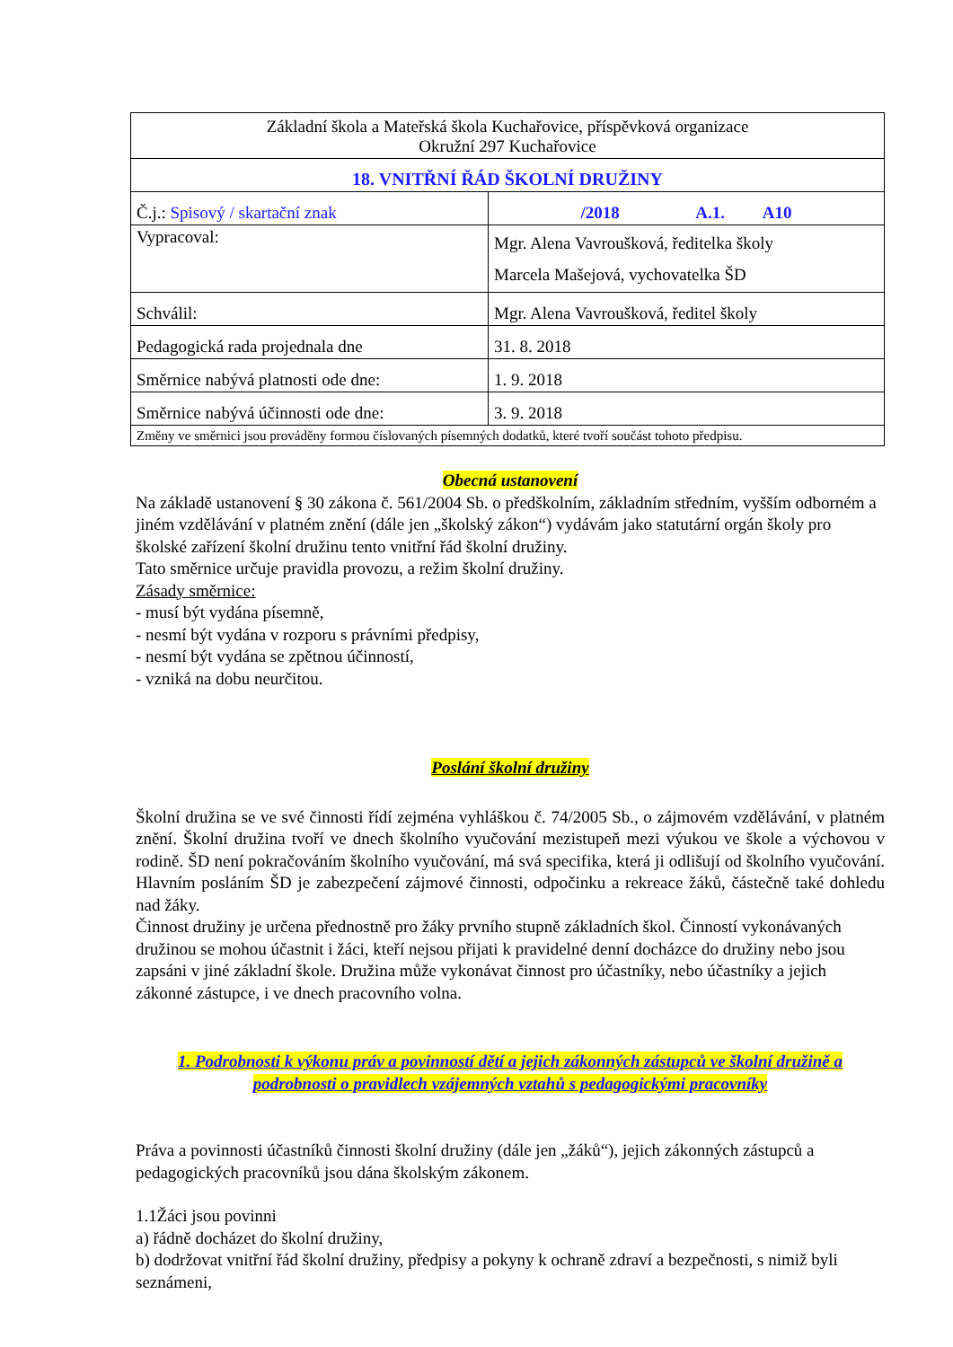| Základní škola a Mateřská škola Kuchařovice, příspěvková organizace Okružní 297 Kuchařovice | |
| 18. VNITŘNÍ ŘÁD ŠKOLNÍ DRUŽINY | |
| Č.j.: Spisový / skartační znak | /2018 A.1. A10 |
| Vypracoval: | Mgr. Alena Vavroušková, ředitelka školy Marcela Mašejová, vychovatelka ŠD |
| Schválil: | Mgr. Alena Vavroušková, ředitel školy |
| Pedagogická rada projednala dne | 31. 8. 2018 |
| Směrnice nabývá platnosti ode dne: | 1. 9. 2018 |
| Směrnice nabývá účinnosti ode dne: | 3. 9. 2018 |
| Změny ve směrnici jsou prováděny formou číslovaných písemných dodatků, které tvoří součást tohoto předpisu. | |
Obecná ustanovení
Na základě ustanovení § 30 zákona č. 561/2004 Sb. o předškolním, základním středním, vyšším odborném a jiném vzdělávání v platném znění (dále jen „školský zákon“) vydávám jako statutární orgán školy pro školské zařízení školní družinu tento vnitřní řád školní družiny.
Tato směrnice určuje pravidla provozu, a režim školní družiny.
Zásady směrnice:
- musí být vydána písemně,
- nesmí být vydána v rozporu s právními předpisy,
- nesmí být vydána se zpětnou účinností,
- vzniká na dobu neurčitou.
Poslání školní družiny
Školní družina se ve své činnosti řídí zejména vyhláškou č. 74/2005 Sb., o zájmovém vzdělávání, v platném znění. Školní družina tvoří ve dnech školního vyučování mezistupeň mezi výukou ve škole a výchovou v rodině. ŠD není pokračováním školního vyučování, má svá specifika, která ji odlišují od školního vyučování. Hlavním posláním ŠD je zabezpečení zájmové činnosti, odpočinku a rekreace žáků, částečně také dohledu nad žáky.
Činnost družiny je určena přednostně pro žáky prvního stupně základních škol. Činností vykonávaných družinou se mohou účastnit i žáci, kteří nejsou přijati k pravidelné denní docházce do družiny nebo jsou zapsáni v jiné základní škole. Družina může vykonávat činnost pro účastníky, nebo účastníky a jejich zákonné zástupce, i ve dnech pracovního volna.
1. Podrobnosti k výkonu práv a povinností dětí a jejich zákonných zástupců ve školní družině a podrobnosti o pravidlech vzájemných vztahů s pedagogickými pracovníky
Práva a povinnosti účastníků činnosti školní družiny (dále jen „žáků“), jejich zákonných zástupců a pedagogických pracovníků jsou dána školským zákonem.
1.1Žáci jsou povinni
a) řádně docházet do školní družiny,
b) dodržovat vnitřní řád školní družiny, předpisy a pokyny k ochraně zdraví a bezpečnosti, s nimiž byli seznámeni,